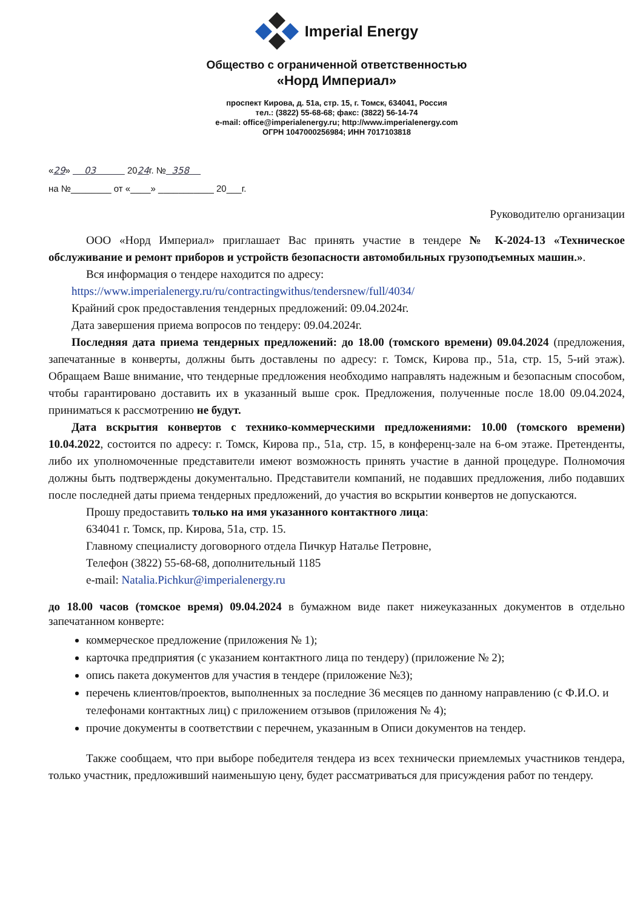Imperial Energy
Общество с ограниченной ответственностью
«Норд Империал»
проспект Кирова, д. 51а, стр. 15, г. Томск, 634041, Россия
тел.: (3822) 55-68-68; факс: (3822) 56-14-74
e-mail: office@imperialenergy.ru; http://www.imperialenergy.com
ОГРН 1047000256984; ИНН 7017103818
«29» 03 2024г. № 358
на №________ от «____» ___________ 20___г.
Руководителю организации
ООО «Норд Империал» приглашает Вас принять участие в тендере № К-2024-13 «Техническое обслуживание и ремонт приборов и устройств безопасности автомобильных грузоподъемных машин.».
Вся информация о тендере находится по адресу:
https://www.imperialenergy.ru/ru/contractingwithus/tendersnew/full/4034/
Крайний срок предоставления тендерных предложений: 09.04.2024г.
Дата завершения приема вопросов по тендеру: 09.04.2024г.
Последняя дата приема тендерных предложений: до 18.00 (томского времени) 09.04.2024 (предложения, запечатанные в конверты, должны быть доставлены по адресу: г. Томск, Кирова пр., 51а, стр. 15, 5-ий этаж). Обращаем Ваше внимание, что тендерные предложения необходимо направлять надежным и безопасным способом, чтобы гарантировано доставить их в указанный выше срок. Предложения, полученные после 18.00 09.04.2024, приниматься к рассмотрению не будут.
Дата вскрытия конвертов с технико-коммерческими предложениями: 10.00 (томского времени) 10.04.2022, состоится по адресу: г. Томск, Кирова пр., 51а, стр. 15, в конференц-зале на 6-ом этаже. Претенденты, либо их уполномоченные представители имеют возможность принять участие в данной процедуре. Полномочия должны быть подтверждены документально. Представители компаний, не подавших предложения, либо подавших после последней даты приема тендерных предложений, до участия во вскрытии конвертов не допускаются.
Прошу предоставить только на имя указанного контактного лица:
634041 г. Томск, пр. Кирова, 51а, стр. 15.
Главному специалисту договорного отдела Пичкур Наталье Петровне,
Телефон (3822) 55-68-68, дополнительный 1185
e-mail: Natalia.Pichkur@imperialenergy.ru
до 18.00 часов (томское время) 09.04.2024 в бумажном виде пакет нижеуказанных документов в отдельно запечатанном конверте:
коммерческое предложение (приложения № 1);
карточка предприятия (с указанием контактного лица по тендеру) (приложение № 2);
опись пакета документов для участия в тендере (приложение №3);
перечень клиентов/проектов, выполненных за последние 36 месяцев по данному направлению (с Ф.И.О. и телефонами контактных лиц) с приложением отзывов (приложения № 4);
прочие документы в соответствии с перечнем, указанным в Описи документов на тендер.
Также сообщаем, что при выборе победителя тендера из всех технически приемлемых участников тендера, только участник, предложивший наименьшую цену, будет рассматриваться для присуждения работ по тендеру.